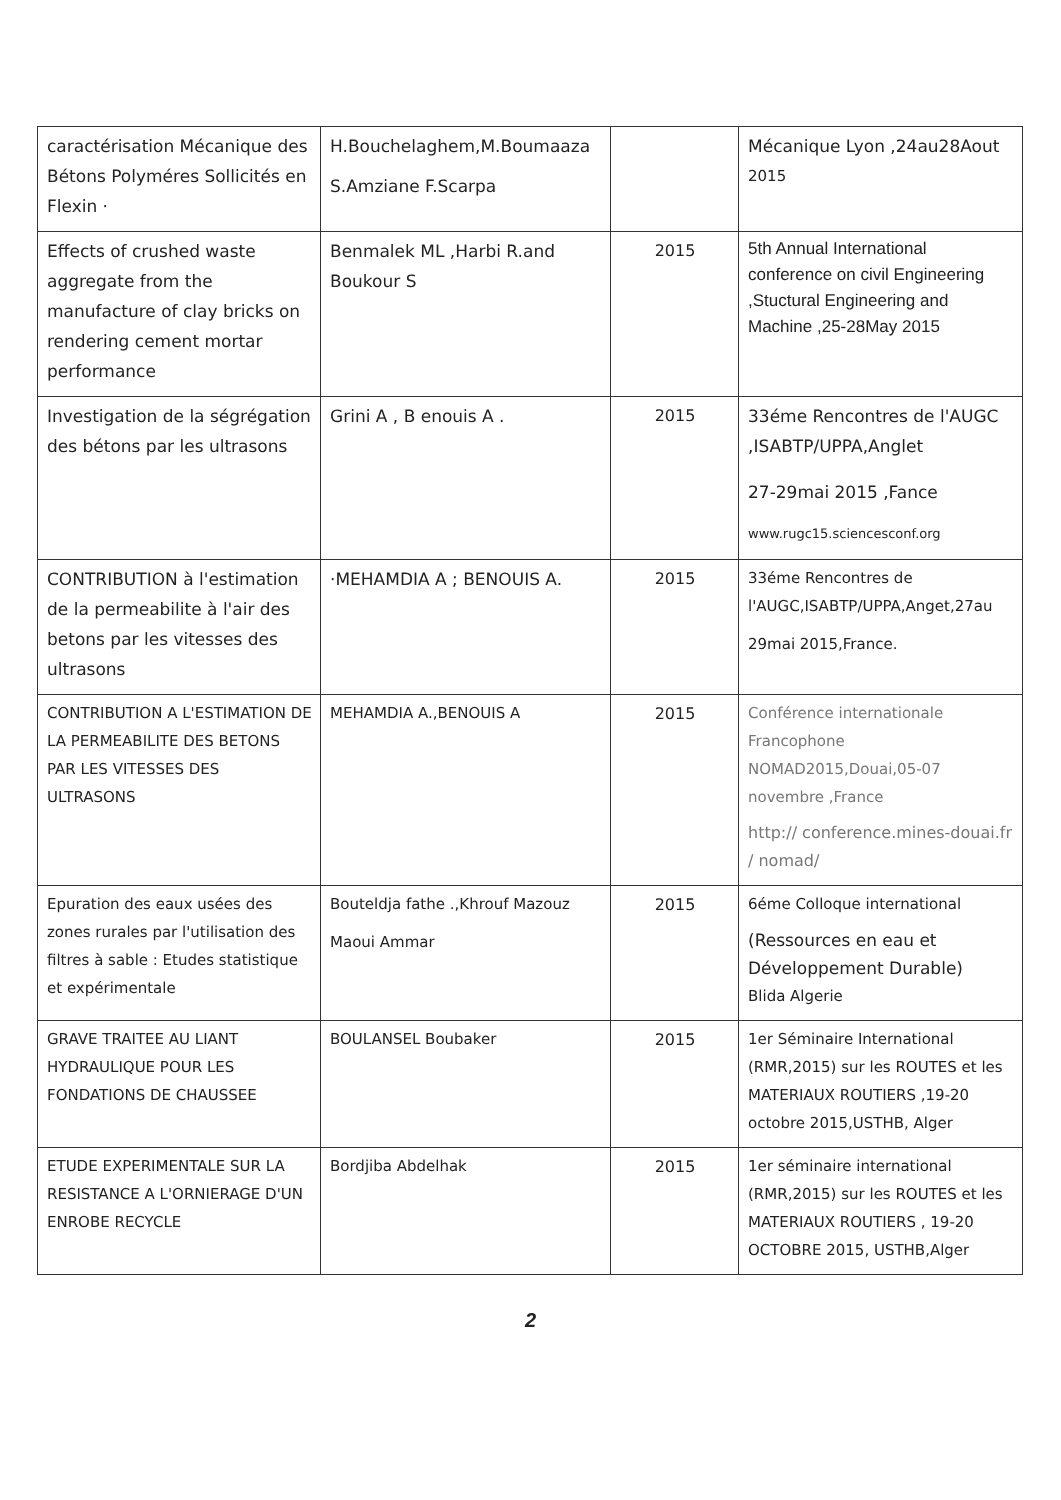| caractérisation Mécanique des Bétons Polyméres Sollicités en Flexin · | H.Bouchelaghem,M.Boumaaza S.Amziane F.Scarpa | | Mécanique Lyon ,24au28Aout 2015 |
| Effects of crushed waste aggregate from the manufacture of clay bricks on rendering cement mortar performance | Benmalek ML ,Harbi R.and Boukour S | 2015 | 5th Annual International conference on civil Engineering ,Stuctural Engineering and Machine ,25-28May 2015 |
| Investigation de la ségrégation des bétons par les ultrasons | Grini A , B enouis A . | 2015 | 33éme Rencontres de l'AUGC ,ISABTP/UPPA,Anglet 27-29mai 2015 ,Fance www.rugc15.sciencesconf.org |
| CONTRIBUTION à l'estimation de la permeabilite à l'air des betons par les vitesses des ultrasons | ·MEHAMDIA A ; BENOUIS A. | 2015 | 33éme Rencontres de l'AUGC,ISABTP/UPPA,Anget,27au 29mai 2015,France. |
| CONTRIBUTION A L'ESTIMATION DE LA PERMEABILITE DES BETONS PAR LES VITESSES DES ULTRASONS | MEHAMDIA A.,BENOUIS A | 2015 | Conférence internationale Francophone NOMAD2015,Douai,05-07 novembre ,France http:// conference.mines-douai.fr / nomad/ |
| Epuration des eaux usées des zones rurales par l'utilisation des filtres à sable : Etudes statistique et expérimentale | Bouteldja fathe .,Khrouf Mazouz Maoui Ammar | 2015 | 6éme Colloque international (Ressources en eau et Développement Durable) Blida Algerie |
| GRAVE TRAITEE AU LIANT HYDRAULIQUE POUR LES FONDATIONS DE CHAUSSEE | BOULANSEL Boubaker | 2015 | 1er Séminaire International (RMR,2015) sur les ROUTES et les MATERIAUX ROUTIERS ,19-20 octobre 2015,USTHB, Alger |
| ETUDE EXPERIMENTALE SUR LA RESISTANCE A L'ORNIERAGE D'UN ENROBE RECYCLE | Bordjiba Abdelhak | 2015 | 1er séminaire international (RMR,2015) sur les ROUTES et les MATERIAUX ROUTIERS , 19-20 OCTOBRE 2015, USTHB,Alger |
2